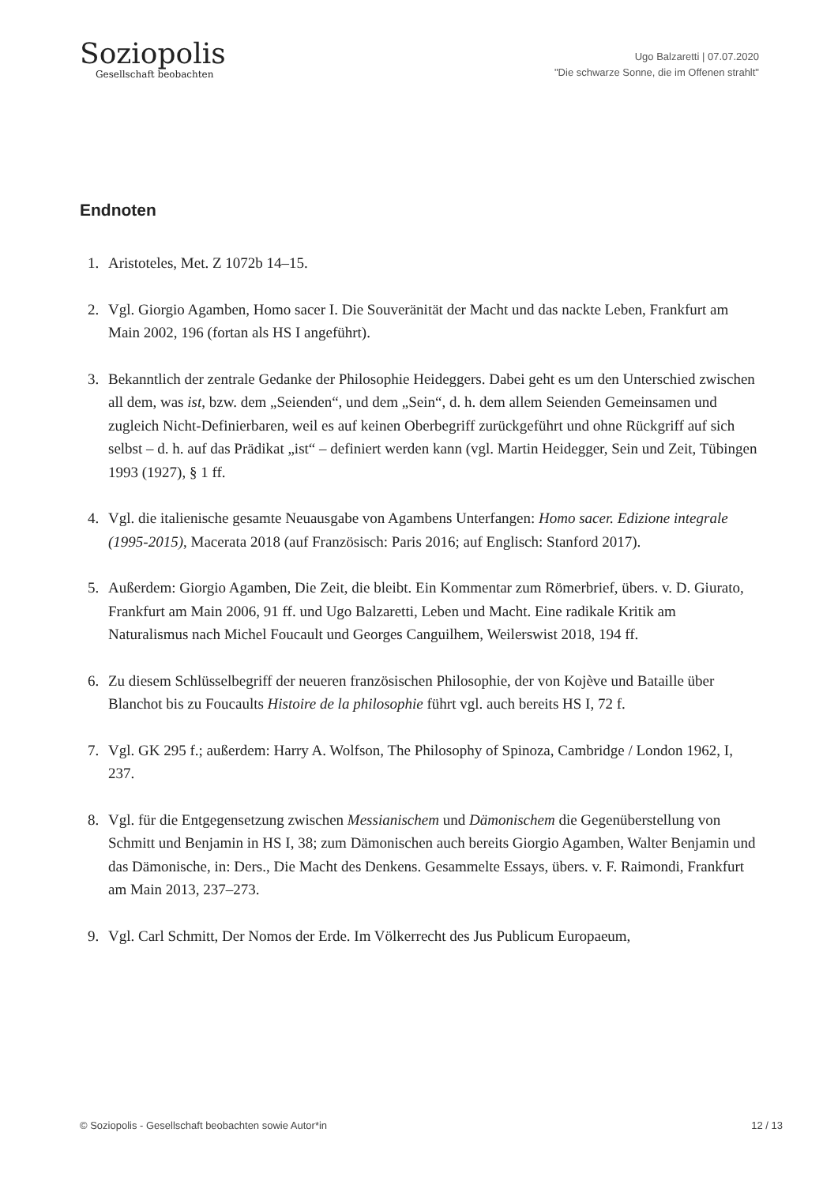Soziopolis
Gesellschaft beobachten
Ugo Balzaretti | 07.07.2020
"Die schwarze Sonne, die im Offenen strahlt"
Endnoten
1. Aristoteles, Met. Z 1072b 14–15.
2. Vgl. Giorgio Agamben, Homo sacer I. Die Souveränität der Macht und das nackte Leben, Frankfurt am Main 2002, 196 (fortan als HS I angeführt).
3. Bekanntlich der zentrale Gedanke der Philosophie Heideggers. Dabei geht es um den Unterschied zwischen all dem, was ist, bzw. dem „Seienden“, und dem „Sein“, d. h. dem allem Seienden Gemeinsamen und zugleich Nicht-Definierbaren, weil es auf keinen Oberbegriff zurückgeführt und ohne Rückgriff auf sich selbst – d. h. auf das Prädikat „ist“ – definiert werden kann (vgl. Martin Heidegger, Sein und Zeit, Tübingen 1993 (1927), § 1 ff.
4. Vgl. die italienische gesamte Neuausgabe von Agambens Unterfangen: Homo sacer. Edizione integrale (1995-2015), Macerata 2018 (auf Französisch: Paris 2016; auf Englisch: Stanford 2017).
5. Außerdem: Giorgio Agamben, Die Zeit, die bleibt. Ein Kommentar zum Römerbrief, übers. v. D. Giurato, Frankfurt am Main 2006, 91 ff. und Ugo Balzaretti, Leben und Macht. Eine radikale Kritik am Naturalismus nach Michel Foucault und Georges Canguilhem, Weilerswist 2018, 194 ff.
6. Zu diesem Schlüsselbegriff der neueren französischen Philosophie, der von Kojève und Bataille über Blanchot bis zu Foucaults Histoire de la philosophie führt vgl. auch bereits HS I, 72 f.
7. Vgl. GK 295 f.; außerdem: Harry A. Wolfson, The Philosophy of Spinoza, Cambridge / London 1962, I, 237.
8. Vgl. für die Entgegensetzung zwischen Messianischem und Dämonischem die Gegenüberstellung von Schmitt und Benjamin in HS I, 38; zum Dämonischen auch bereits Giorgio Agamben, Walter Benjamin und das Dämonische, in: Ders., Die Macht des Denkens. Gesammelte Essays, übers. v. F. Raimondi, Frankfurt am Main 2013, 237–273.
9. Vgl. Carl Schmitt, Der Nomos der Erde. Im Völkerrecht des Jus Publicum Europaeum,
© Soziopolis - Gesellschaft beobachten sowie Autor*in 12 / 13